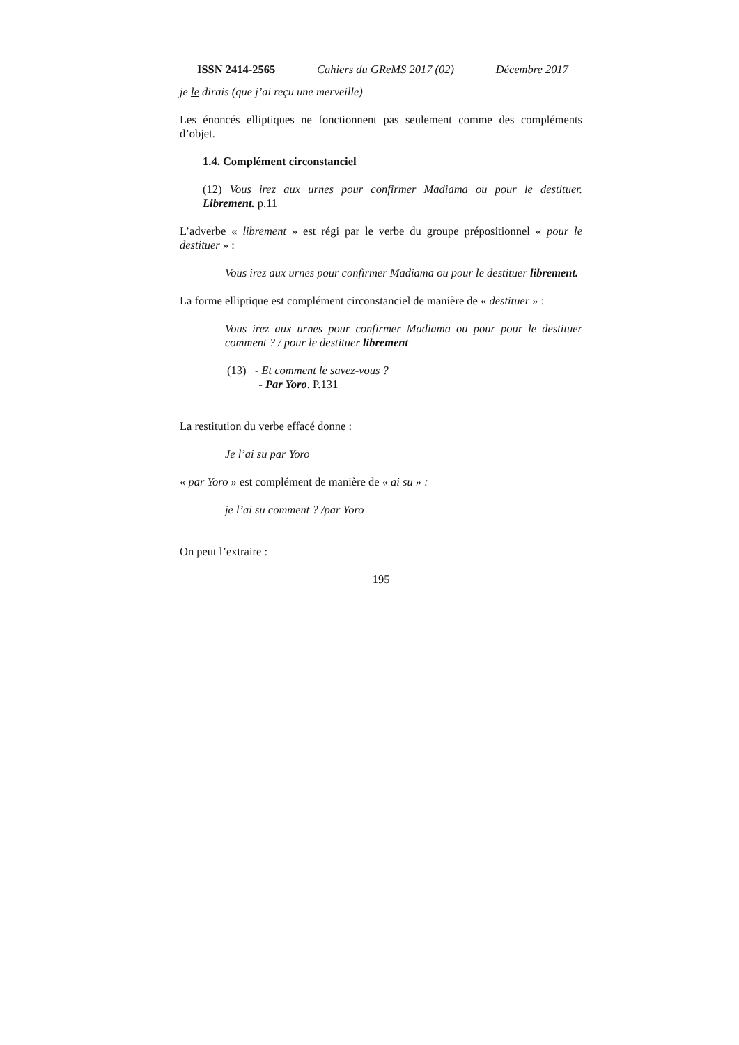ISSN 2414-2565 Cahiers du GReMS 2017 (02) Décembre 2017
je le dirais (que j’ai reçu une merveille)
Les énoncés elliptiques ne fonctionnent pas seulement comme des compléments d’objet.
1.4. Complément circonstanciel
(12) Vous irez aux urnes pour confirmer Madiama ou pour le destituer. Librement. p.11
L’adverbe « librement » est régi par le verbe du groupe prépositionnel « pour le destituer » :
Vous irez aux urnes pour confirmer Madiama ou pour le destituer librement.
La forme elliptique est complément circonstanciel de manière de « destituer » :
Vous irez aux urnes pour confirmer Madiama ou pour pour le destituer comment ? / pour le destituer librement
(13) - Et comment le savez-vous ?
- Par Yoro. P.131
La restitution du verbe effacé donne :
Je l’ai su par Yoro
« par Yoro » est complément de manière de « ai su » :
je l’ai su comment ? /par Yoro
On peut l’extraire :
195